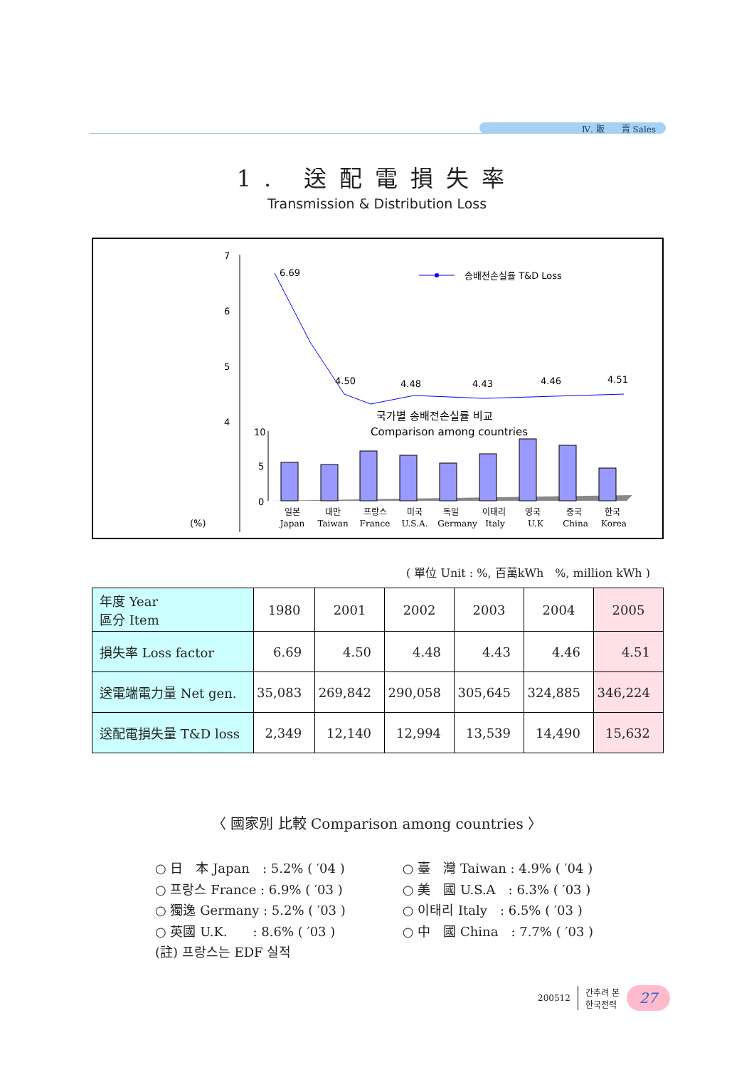Ⅳ. 販　　賣 Sales
1. 送配電損失率
Transmission & Distribution Loss
7
6
5
4
(%)
6.69
4.50
4.48
4.43
4.46
4.51
송배전손실률 T&D Loss
국가별 송배전손실률 비교
Comparison among countries
10
5
0
일본
Japan
대만
Taiwan
프랑스
France
미국
U.S.A.
독일
Germany
이태리
Italy
영국
U.K
중국
China
한국
Korea
( 單位 Unit : %, 百萬kWh　%, million kWh )
| 年度 Year 區分 Item | 1980 | 2001 | 2002 | 2003 | 2004 | 2005 |
| --- | --- | --- | --- | --- | --- | --- |
| 損失率 Loss factor | 6.69 | 4.50 | 4.48 | 4.43 | 4.46 | 4.51 |
| 送電端電力量 Net gen. | 35,083 | 269,842 | 290,058 | 305,645 | 324,885 | 346,224 |
| 送配電損失量 T&D loss | 2,349 | 12,140 | 12,994 | 13,539 | 14,490 | 15,632 |
〈 國家別 比較 Comparison among countries 〉
○ 日　本 Japan　: 5.2% ( ′04 )
○ 프랑스 France : 6.9% ( ′03 )
○ 獨逸 Germany : 5.2% ( ′03 )
○ 英國 U.K.　　: 8.6% ( ′03 )
(註) 프랑스는 EDF 실적
○ 臺　灣 Taiwan : 4.9% ( ′04 )
○ 美　國 U.S.A　: 6.3% ( ′03 )
○ 이태리 Italy　: 6.5% ( ′03 )
○ 中　國 China　: 7.7% ( ′03 )
200512 간추려 본
한국전력 27